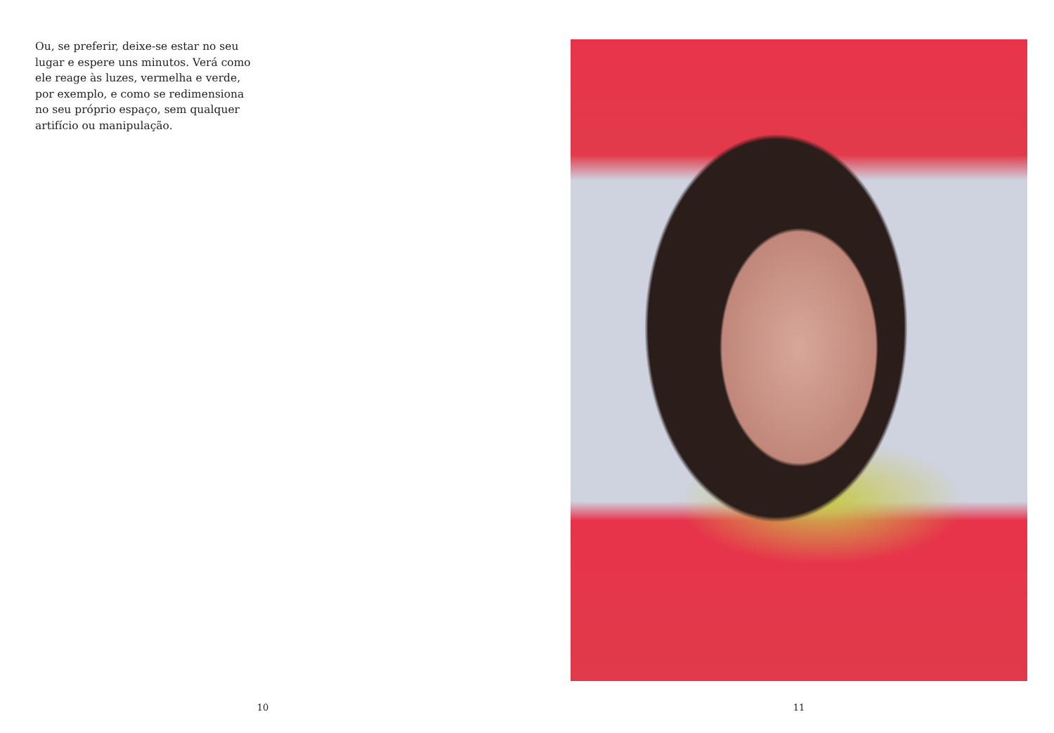Ou, se preferir, deixe-se estar no seu lugar e espere uns minutos. Verá como ele reage às luzes, vermelha e verde, por exemplo, e como se redimensiona no seu próprio espaço, sem qualquer artifício ou manipulação.
10
11